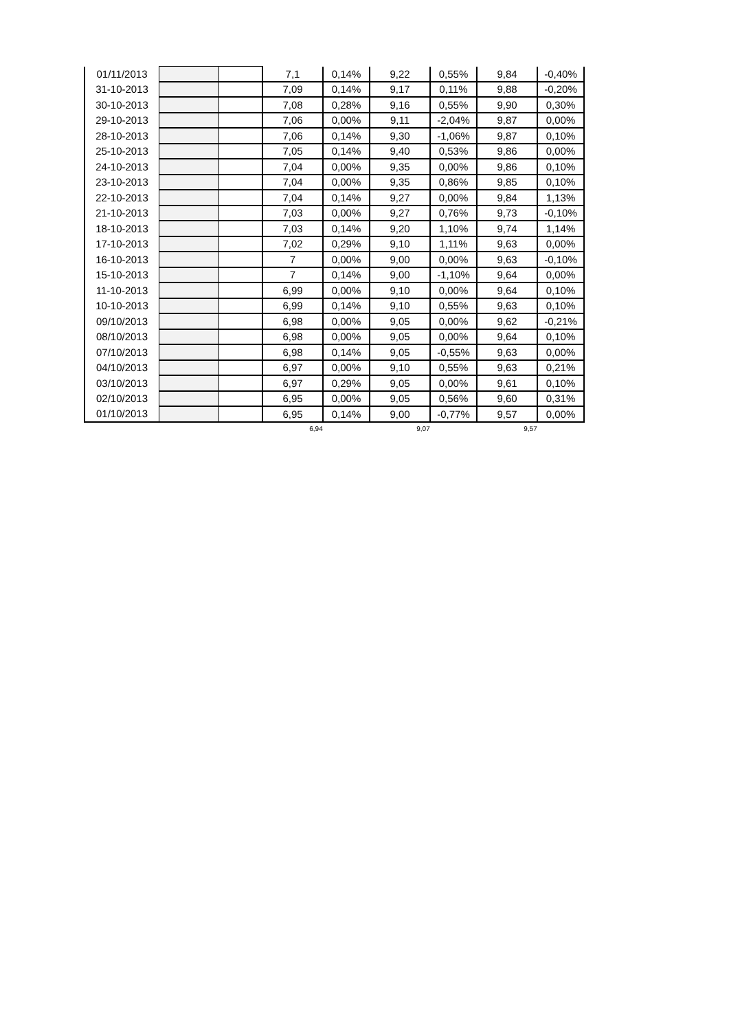| 01/11/2013 | | | 7,1 | 0,14% | 9,22 | 0,55% | 9,84 | -0,40% |
| 31-10-2013 | | | 7,09 | 0,14% | 9,17 | 0,11% | 9,88 | -0,20% |
| 30-10-2013 | | | 7,08 | 0,28% | 9,16 | 0,55% | 9,90 | 0,30% |
| 29-10-2013 | | | 7,06 | 0,00% | 9,11 | -2,04% | 9,87 | 0,00% |
| 28-10-2013 | | | 7,06 | 0,14% | 9,30 | -1,06% | 9,87 | 0,10% |
| 25-10-2013 | | | 7,05 | 0,14% | 9,40 | 0,53% | 9,86 | 0,00% |
| 24-10-2013 | | | 7,04 | 0,00% | 9,35 | 0,00% | 9,86 | 0,10% |
| 23-10-2013 | | | 7,04 | 0,00% | 9,35 | 0,86% | 9,85 | 0,10% |
| 22-10-2013 | | | 7,04 | 0,14% | 9,27 | 0,00% | 9,84 | 1,13% |
| 21-10-2013 | | | 7,03 | 0,00% | 9,27 | 0,76% | 9,73 | -0,10% |
| 18-10-2013 | | | 7,03 | 0,14% | 9,20 | 1,10% | 9,74 | 1,14% |
| 17-10-2013 | | | 7,02 | 0,29% | 9,10 | 1,11% | 9,63 | 0,00% |
| 16-10-2013 | | | 7 | 0,00% | 9,00 | 0,00% | 9,63 | -0,10% |
| 15-10-2013 | | | 7 | 0,14% | 9,00 | -1,10% | 9,64 | 0,00% |
| 11-10-2013 | | | 6,99 | 0,00% | 9,10 | 0,00% | 9,64 | 0,10% |
| 10-10-2013 | | | 6,99 | 0,14% | 9,10 | 0,55% | 9,63 | 0,10% |
| 09/10/2013 | | | 6,98 | 0,00% | 9,05 | 0,00% | 9,62 | -0,21% |
| 08/10/2013 | | | 6,98 | 0,00% | 9,05 | 0,00% | 9,64 | 0,10% |
| 07/10/2013 | | | 6,98 | 0,14% | 9,05 | -0,55% | 9,63 | 0,00% |
| 04/10/2013 | | | 6,97 | 0,00% | 9,10 | 0,55% | 9,63 | 0,21% |
| 03/10/2013 | | | 6,97 | 0,29% | 9,05 | 0,00% | 9,61 | 0,10% |
| 02/10/2013 | | | 6,95 | 0,00% | 9,05 | 0,56% | 9,60 | 0,31% |
| 01/10/2013 | | | 6,95 | 0,14% | 9,00 | -0,77% | 9,57 | 0,00% |
| | | | 6,94 | | 9,07 | | 9,57 | |